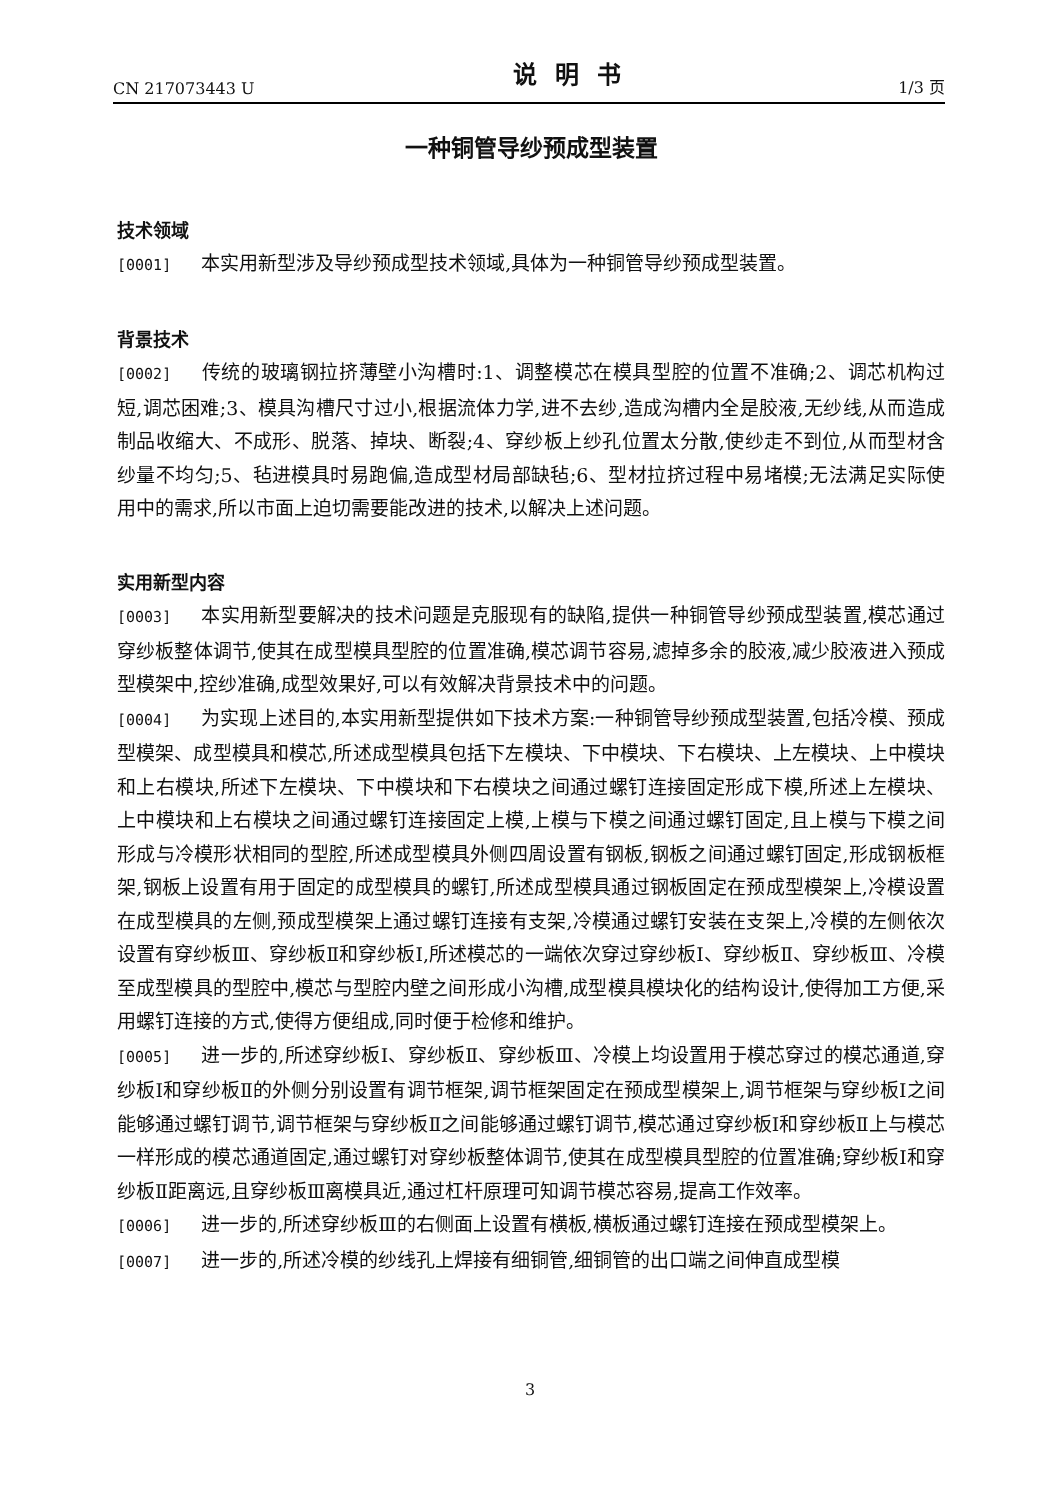CN 217073443 U 说明书 1/3 页
一种铜管导纱预成型装置
技术领域
[0001] 本实用新型涉及导纱预成型技术领域,具体为一种铜管导纱预成型装置。
背景技术
[0002] 传统的玻璃钢拉挤薄壁小沟槽时:1、调整模芯在模具型腔的位置不准确;2、调芯机构过短,调芯困难;3、模具沟槽尺寸过小,根据流体力学,进不去纱,造成沟槽内全是胶液,无纱线,从而造成制品收缩大、不成形、脱落、掉块、断裂;4、穿纱板上纱孔位置太分散,使纱走不到位,从而型材含纱量不均匀;5、毡进模具时易跑偏,造成型材局部缺毡;6、型材拉挤过程中易堵模;无法满足实际使用中的需求,所以市面上迫切需要能改进的技术,以解决上述问题。
实用新型内容
[0003] 本实用新型要解决的技术问题是克服现有的缺陷,提供一种铜管导纱预成型装置,模芯通过穿纱板整体调节,使其在成型模具型腔的位置准确,模芯调节容易,滤掉多余的胶液,减少胶液进入预成型模架中,控纱准确,成型效果好,可以有效解决背景技术中的问题。
[0004] 为实现上述目的,本实用新型提供如下技术方案:一种铜管导纱预成型装置,包括冷模、预成型模架、成型模具和模芯,所述成型模具包括下左模块、下中模块、下右模块、上左模块、上中模块和上右模块,所述下左模块、下中模块和下右模块之间通过螺钉连接固定形成下模,所述上左模块、上中模块和上右模块之间通过螺钉连接固定上模,上模与下模之间通过螺钉固定,且上模与下模之间形成与冷模形状相同的型腔,所述成型模具外侧四周设置有钢板,钢板之间通过螺钉固定,形成钢板框架,钢板上设置有用于固定的成型模具的螺钉,所述成型模具通过钢板固定在预成型模架上,冷模设置在成型模具的左侧,预成型模架上通过螺钉连接有支架,冷模通过螺钉安装在支架上,冷模的左侧依次设置有穿纱板Ⅲ、穿纱板Ⅱ和穿纱板Ⅰ,所述模芯的一端依次穿过穿纱板Ⅰ、穿纱板Ⅱ、穿纱板Ⅲ、冷模至成型模具的型腔中,模芯与型腔内壁之间形成小沟槽,成型模具模块化的结构设计,使得加工方便,采用螺钉连接的方式,使得方便组成,同时便于检修和维护。
[0005] 进一步的,所述穿纱板Ⅰ、穿纱板Ⅱ、穿纱板Ⅲ、冷模上均设置用于模芯穿过的模芯通道,穿纱板Ⅰ和穿纱板Ⅱ的外侧分别设置有调节框架,调节框架固定在预成型模架上,调节框架与穿纱板Ⅰ之间能够通过螺钉调节,调节框架与穿纱板Ⅱ之间能够通过螺钉调节,模芯通过穿纱板Ⅰ和穿纱板Ⅱ上与模芯一样形成的模芯通道固定,通过螺钉对穿纱板整体调节,使其在成型模具型腔的位置准确;穿纱板Ⅰ和穿纱板Ⅱ距离远,且穿纱板Ⅲ离模具近,通过杠杆原理可知调节模芯容易,提高工作效率。
[0006] 进一步的,所述穿纱板Ⅲ的右侧面上设置有横板,横板通过螺钉连接在预成型模架上。
[0007] 进一步的,所述冷模的纱线孔上焊接有细铜管,细铜管的出口端之间伸直成型模
3